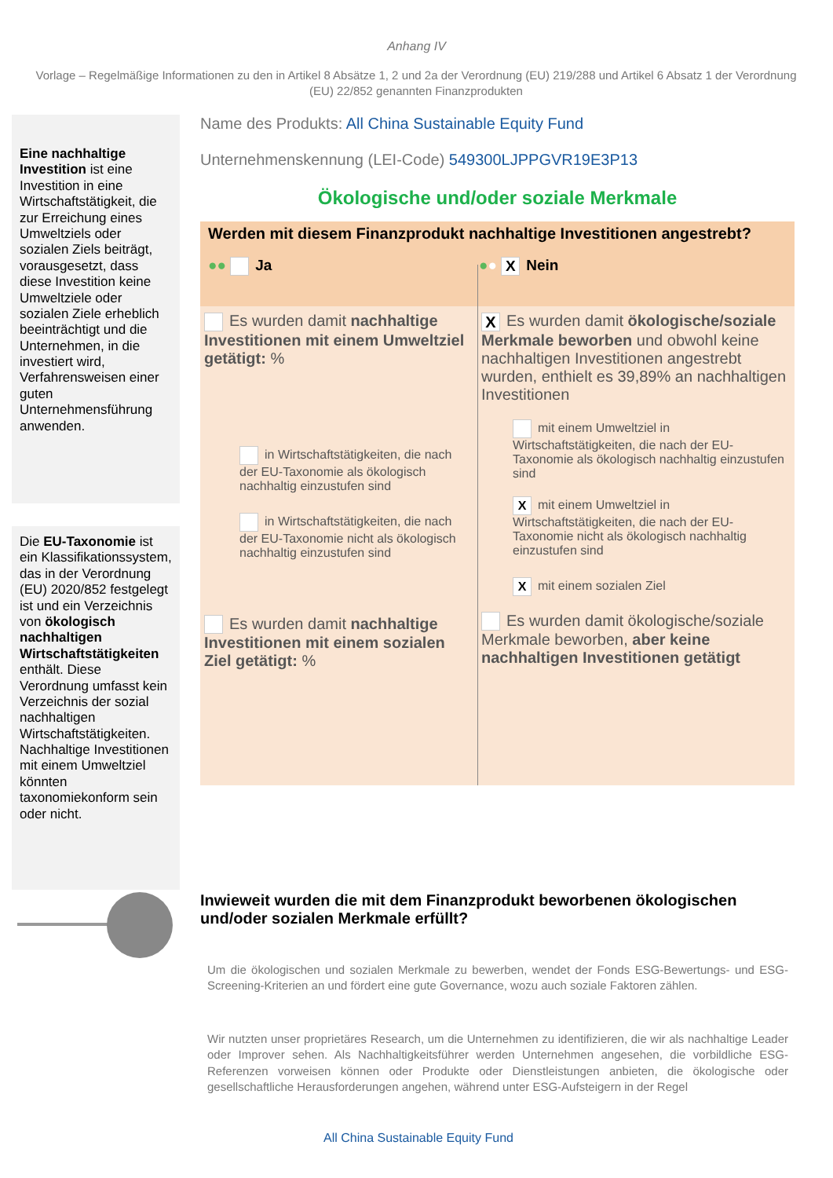Anhang IV
Vorlage – Regelmäßige Informationen zu den in Artikel 8 Absätze 1, 2 und 2a der Verordnung (EU) 219/288 und Artikel 6 Absatz 1 der Verordnung (EU) 22/852 genannten Finanzprodukten
Eine nachhaltige Investition ist eine Investition in eine Wirtschaftstätigkeit, die zur Erreichung eines Umweltziels oder sozialen Ziels beiträgt, vorausgesetzt, dass diese Investition keine Umweltziele oder sozialen Ziele erheblich beeinträchtigt und die Unternehmen, in die investiert wird, Verfahrensweisen einer guten Unternehmensführung anwenden.
Die EU-Taxonomie ist ein Klassifikationssystem, das in der Verordnung (EU) 2020/852 festgelegt ist und ein Verzeichnis von ökologisch nachhaltigen Wirtschaftstätigkeiten enthält. Diese Verordnung umfasst kein Verzeichnis der sozial nachhaltigen Wirtschaftstätigkeiten. Nachhaltige Investitionen mit einem Umweltziel könnten taxonomiekonform sein oder nicht.
Name des Produkts: All China Sustainable Equity Fund
Unternehmenskennung (LEI-Code) 549300LJPPGVR19E3P13
Ökologische und/oder soziale Merkmale
Werden mit diesem Finanzprodukt nachhaltige Investitionen angestrebt?
●● Ja ●● X Nein
Es wurden damit nachhaltige Investitionen mit einem Umweltziel getätigt: %
in Wirtschaftstätigkeiten, die nach der EU-Taxonomie als ökologisch nachhaltig einzustufen sind
in Wirtschaftstätigkeiten, die nach der EU-Taxonomie nicht als ökologisch nachhaltig einzustufen sind
Es wurden damit nachhaltige Investitionen mit einem sozialen Ziel getätigt: %
X Es wurden damit ökologische/soziale Merkmale beworben und obwohl keine nachhaltigen Investitionen angestrebt wurden, enthielt es 39,89% an nachhaltigen Investitionen
mit einem Umweltziel in Wirtschaftstätigkeiten, die nach der EU-Taxonomie als ökologisch nachhaltig einzustufen sind
Xmit einem Umweltziel in Wirtschaftstätigkeiten, die nach der EU-Taxonomie nicht als ökologisch nachhaltig einzustufen sind
Xmit einem sozialen Ziel
Es wurden damit ökologische/soziale Merkmale beworben, aber keine nachhaltigen Investitionen getätigt
Inwieweit wurden die mit dem Finanzprodukt beworbenen ökologischen und/oder sozialen Merkmale erfüllt?
Um die ökologischen und sozialen Merkmale zu bewerben, wendet der Fonds ESG-Bewertungs- und ESG-Screening-Kriterien an und fördert eine gute Governance, wozu auch soziale Faktoren zählen.
Wir nutzten unser proprietäres Research, um die Unternehmen zu identifizieren, die wir als nachhaltige Leader oder Improver sehen. Als Nachhaltigkeitsführer werden Unternehmen angesehen, die vorbildliche ESG-Referenzen vorweisen können oder Produkte oder Dienstleistungen anbieten, die ökologische oder gesellschaftliche Herausforderungen angehen, während unter ESG-Aufsteigern in der Regel
All China Sustainable Equity Fund